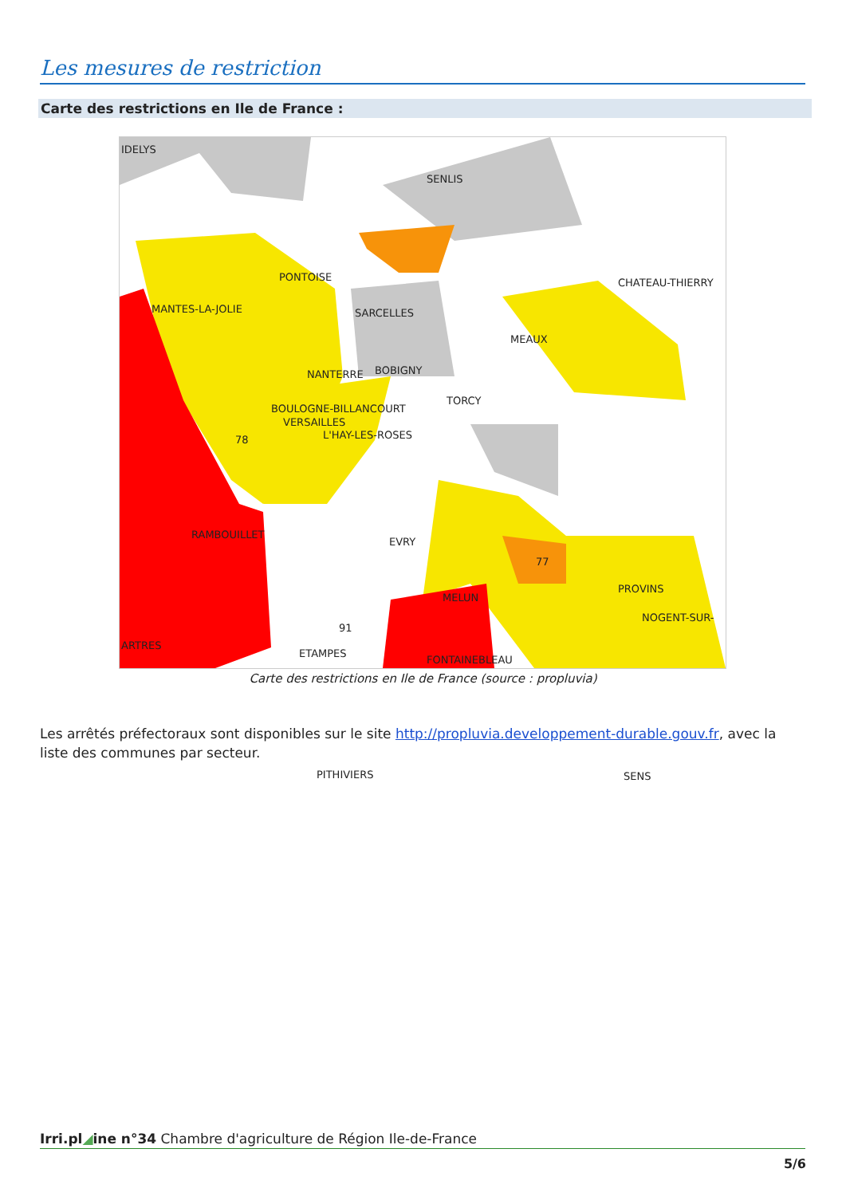Les mesures de restriction
Carte des restrictions en Ile de France :
IDELYS
SENLIS
PONTOISE CHATEAU-THIERRY
MANTES-LA-JOLIE SARCELLES
MEAUX
NANTERRE BOBIGNY
TORCY
BOULOGNE-BILLANCOURT
VERSAILLES
78 L'HAY-LES-ROSES
RAMBOUILLET
EVRY
77
PROVINS
MELUN
91
NOGENT-SUR-
ARTRES
ETAMPES
FONTAINEBLEAU
PITHIVIERS SENS
Carte des restrictions en Ile de France (source : propluvia)
Les arrêtés préfectoraux sont disponibles sur le site http://propluvia.developpement-durable.gouv.fr, avec la liste des communes par secteur.
Irri.pl◢ine n°34 Chambre d'agriculture de Région Ile-de-France
5/6